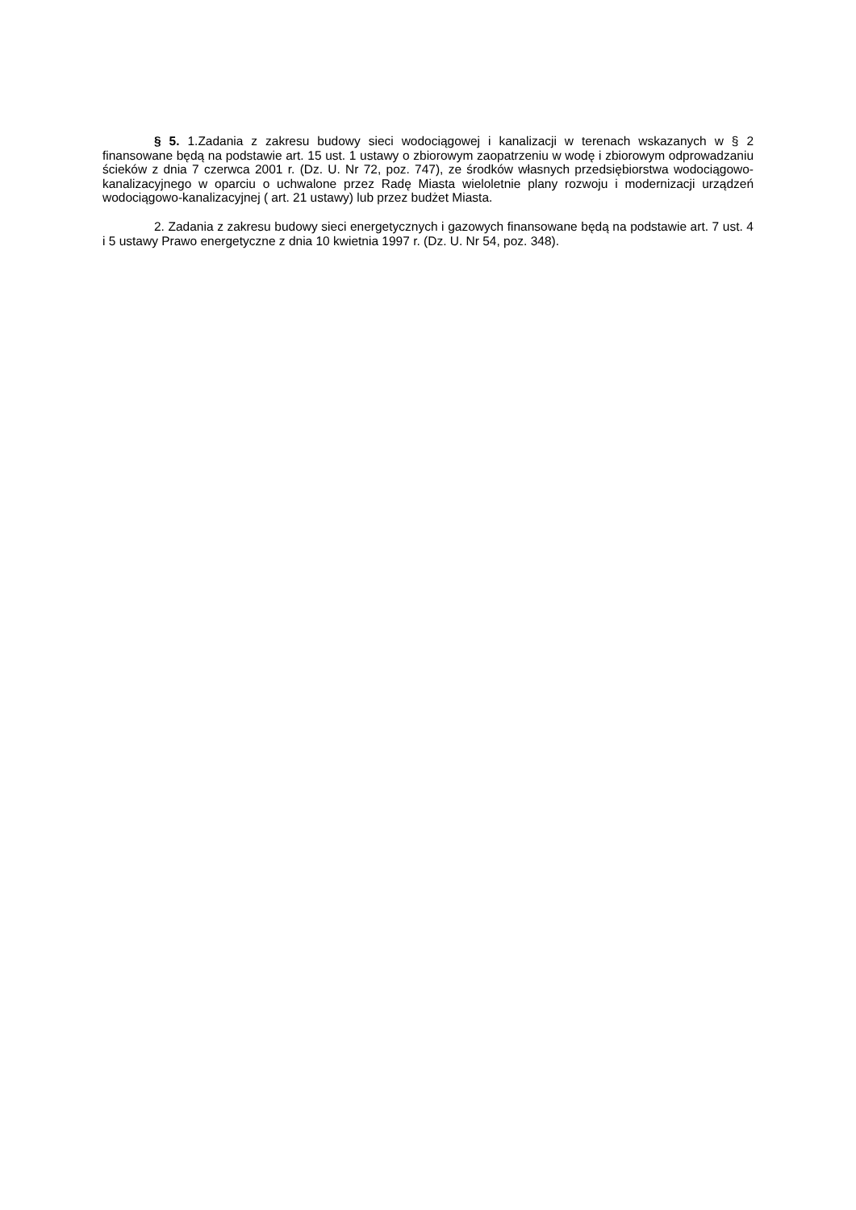§ 5. 1.Zadania z zakresu budowy sieci wodociągowej i kanalizacji w terenach wskazanych w § 2 finansowane będą na podstawie art. 15 ust. 1 ustawy o zbiorowym zaopatrzeniu w wodę i zbiorowym odprowadzaniu ścieków z dnia 7 czerwca 2001 r. (Dz. U. Nr 72, poz. 747), ze środków własnych przedsiębiorstwa wodociągowo-kanalizacyjnego w oparciu o uchwalone przez Radę Miasta wieloletnie plany rozwoju i modernizacji urządzeń wodociągowo-kanalizacyjnej ( art. 21 ustawy) lub przez budżet Miasta.
2. Zadania z zakresu budowy sieci energetycznych i gazowych finansowane będą na podstawie art. 7 ust. 4 i 5 ustawy Prawo energetyczne z dnia 10 kwietnia 1997 r. (Dz. U. Nr 54, poz. 348).